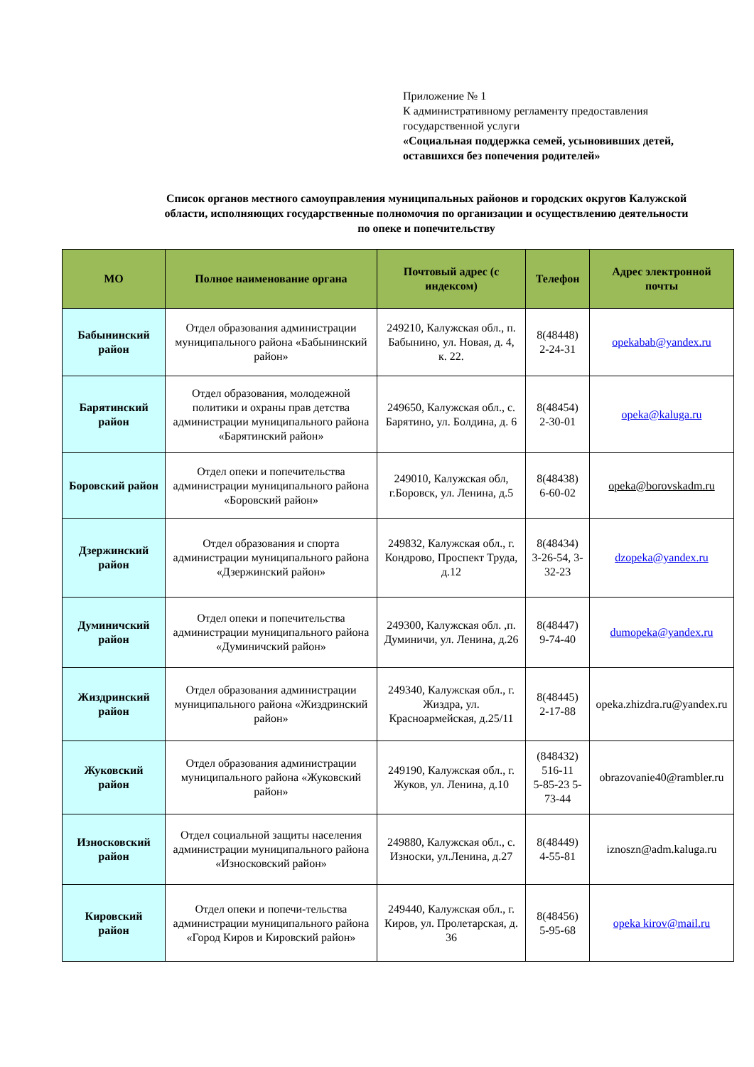Приложение № 1
К административному регламенту предоставления государственной услуги
«Социальная поддержка семей, усыновивших детей, оставшихся без попечения родителей»
Список органов местного самоуправления муниципальных районов и городских округов Калужской области, исполняющих государственные полномочия по организации и осуществлению деятельности по опеке и попечительству
| МО | Полное наименование органа | Почтовый адрес (с индексом) | Телефон | Адрес электронной почты |
| --- | --- | --- | --- | --- |
| Бабынинский район | Отдел образования администрации муниципального района «Бабынинский район» | 249210, Калужская обл., п. Бабынино, ул. Новая, д. 4, к. 22. | 8(48448) 2-24-31 | opekabab@yandex.ru |
| Барятинский район | Отдел образования, молодежной политики и охраны прав детства администрации муниципального района «Барятинский район» | 249650, Калужская обл., с. Барятино, ул. Болдина, д. 6 | 8(48454) 2-30-01 | opeka@kaluga.ru |
| Боровский район | Отдел опеки и попечительства администрации муниципального района «Боровский район» | 249010, Калужская обл, г.Боровск, ул. Ленина, д.5 | 8(48438) 6-60-02 | opeka@borovskadm.ru |
| Дзержинский район | Отдел образования и спорта администрации муниципального района «Дзержинский район» | 249832, Калужская обл., г. Кондрово, Проспект Труда, д.12 | 8(48434) 3-26-54, 3-32-23 | dzopeka@yandex.ru |
| Думиничский район | Отдел опеки и попечительства администрации муниципального района «Думиничский район» | 249300, Калужская обл. ,п. Думиничи, ул. Ленина, д.26 | 8(48447) 9-74-40 | dumopeka@yandex.ru |
| Жиздринский район | Отдел образования администрации муниципального района «Жиздринский район» | 249340, Калужская обл., г. Жиздра, ул. Красноармейская, д.25/11 | 8(48445) 2-17-88 | opeka.zhizdra.ru@yandex.ru |
| Жуковский район | Отдел образования администрации муниципального района «Жуковский район» | 249190, Калужская обл., г. Жуков, ул. Ленина, д.10 | (848432) 516-11 5-85-23 5-73-44 | obrazovanie40@rambler.ru |
| Износковский район | Отдел социальной защиты населения администрации муниципального района «Износковский район» | 249880, Калужская обл., с. Износки, ул.Ленина, д.27 | 8(48449) 4-55-81 | iznoszn@adm.kaluga.ru |
| Кировский район | Отдел опеки и попечи-тельства администрации муниципального района «Город Киров и Кировский район» | 249440, Калужская обл., г. Киров, ул. Пролетарская, д. 36 | 8(48456) 5-95-68 | opeka kirov@mail.ru |